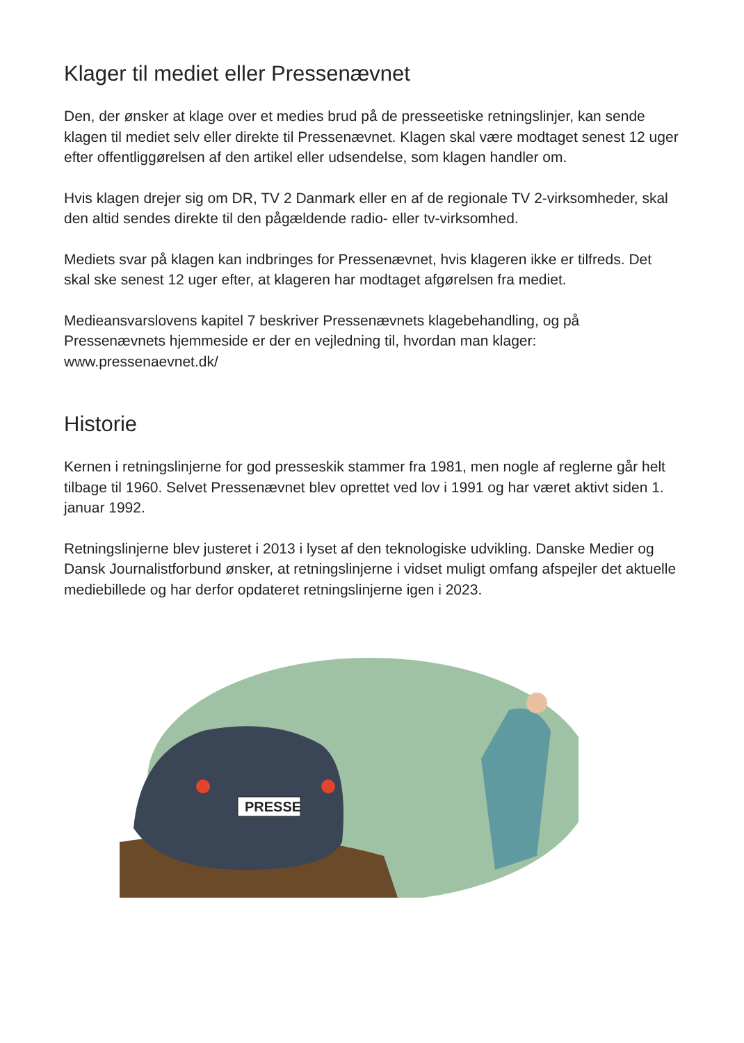Klager til mediet eller Pressenævnet
Den, der ønsker at klage over et medies brud på de presseetiske retningslinjer, kan sende klagen til mediet selv eller direkte til Pressenævnet. Klagen skal være modtaget senest 12 uger efter offentliggørelsen af den artikel eller udsendelse, som klagen handler om.
Hvis klagen drejer sig om DR, TV 2 Danmark eller en af de regionale TV 2-virksomheder, skal den altid sendes direkte til den pågældende radio- eller tv-virksomhed.
Mediets svar på klagen kan indbringes for Pressenævnet, hvis klageren ikke er tilfreds. Det skal ske senest 12 uger efter, at klageren har modtaget afgørelsen fra mediet.
Medieansvarslovens kapitel 7 beskriver Pressenævnets klagebehandling, og på Pressenævnets hjemmeside er der en vejledning til, hvordan man klager: www.pressenaevnet.dk/
Historie
Kernen i retningslinjerne for god presseskik stammer fra 1981, men nogle af reglerne går helt tilbage til 1960. Selvet Pressenævnet blev oprettet ved lov i 1991 og har været aktivt siden 1. januar 1992.
Retningslinjerne blev justeret i 2013 i lyset af den teknologiske udvikling. Danske Medier og Dansk Journalistforbund ønsker, at retningslinjerne i vidset muligt omfang afspejler det aktuelle mediebillede og har derfor opdateret retningslinjerne igen i 2023.
PRESSE